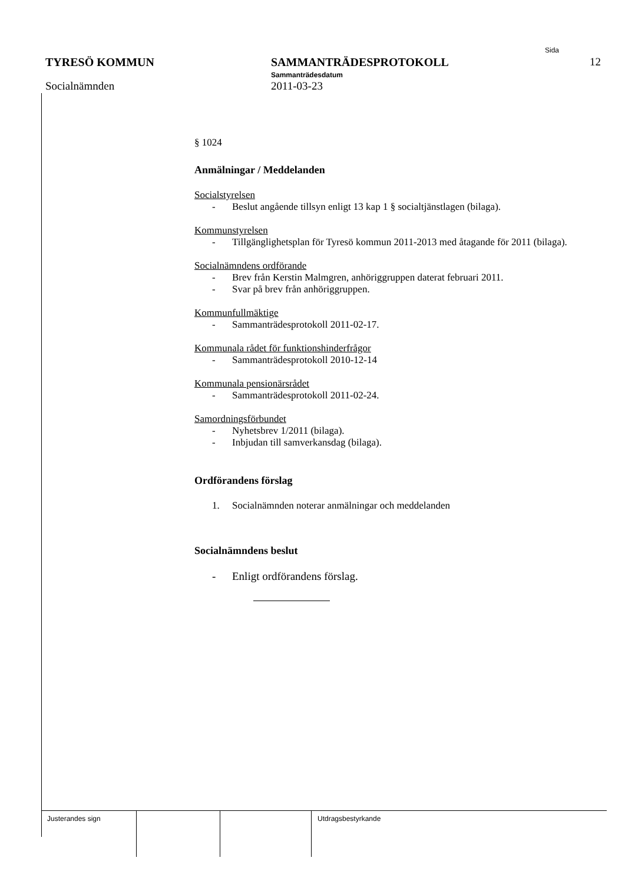Sida
TYRESÖ KOMMUN SAMMANTRÄDESPROTOKOLL
Sammanträdesdatum
12
Socialnämnden 2011-03-23
§ 1024
Anmälningar / Meddelanden
Socialstyrelsen
- Beslut angående tillsyn enligt 13 kap 1 § socialtjänstlagen (bilaga).
Kommunstyrelsen
- Tillgänglighetsplan för Tyresö kommun 2011-2013 med åtagande för 2011 (bilaga).
Socialnämndens ordförande
- Brev från Kerstin Malmgren, anhöriggruppen daterat februari 2011.
- Svar på brev från anhöriggruppen.
Kommunfullmäktige
- Sammanträdesprotokoll 2011-02-17.
Kommunala rådet för funktionshinderfrågor
- Sammanträdesprotokoll 2010-12-14
Kommunala pensionärsrådet
- Sammanträdesprotokoll 2011-02-24.
Samordningsförbundet
- Nyhetsbrev 1/2011 (bilaga).
- Inbjudan till samverkansdag (bilaga).
Ordförandens förslag
1. Socialnämnden noterar anmälningar och meddelanden
Socialnämndens beslut
- Enligt ordförandens förslag.
| Justerandes sign | | | Utdragsbestyrkande |